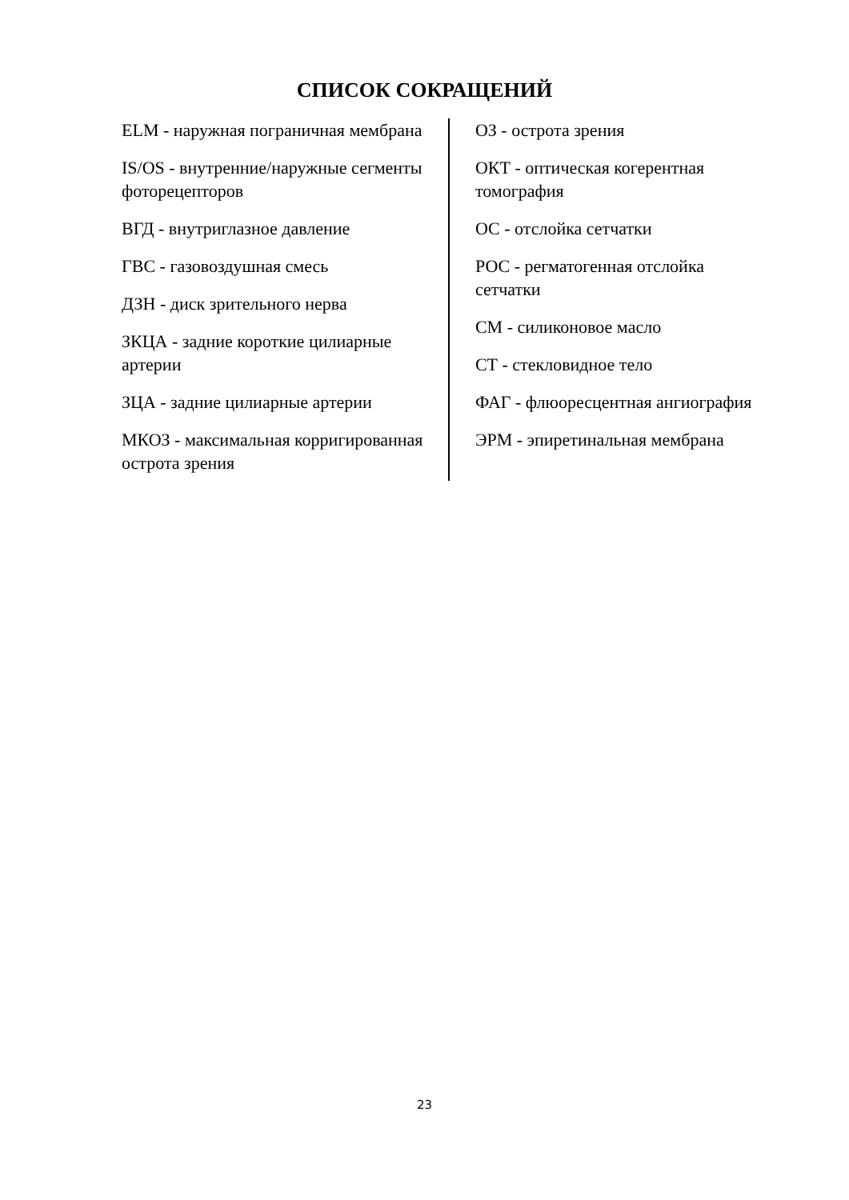СПИСОК СОКРАЩЕНИЙ
ELM - наружная пограничная мембрана
IS/OS - внутренние/наружные сегменты фоторецепторов
ВГД - внутриглазное давление
ГВС - газовоздушная смесь
ДЗН - диск зрительного нерва
ЗКЦА - задние короткие цилиарные артерии
ЗЦА - задние цилиарные артерии
МКОЗ - максимальная корригированная острота зрения
ОЗ - острота зрения
ОКТ - оптическая когерентная томография
ОС - отслойка сетчатки
РОС - регматогенная отслойка сетчатки
СМ - силиконовое масло
СТ - стекловидное тело
ФАГ - флюоресцентная ангиография
ЭРМ - эпиретинальная мембрана
23